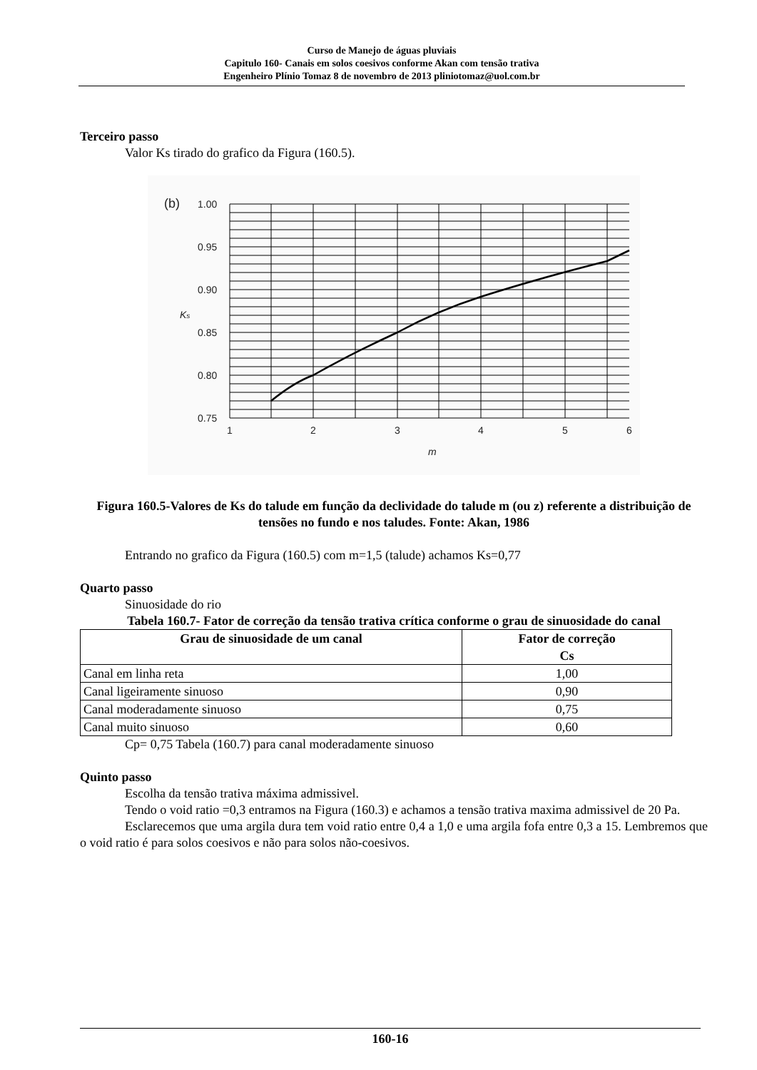Curso de Manejo de águas pluviais
Capitulo 160- Canais em solos coesivos conforme Akan com tensão trativa
Engenheiro Plínio Tomaz 8 de novembro de 2013 pliniotomaz@uol.com.br
Terceiro passo
Valor Ks tirado do grafico da Figura (160.5).
(b)
1.00
0.95
0.90
0.85
0.80
0.75
1
2
3
4
5
6
m
Ks
Figura 160.5-Valores de Ks do talude em função da declividade do talude m (ou z) referente a distribuição de tensões no fundo e nos taludes. Fonte: Akan, 1986
Entrando no grafico da Figura (160.5) com m=1,5 (talude) achamos Ks=0,77
Quarto passo
Sinuosidade do rio
Tabela 160.7- Fator de correção da tensão trativa crítica conforme o grau de sinuosidade do canal
| Grau de sinuosidade de um canal | Fator de correção Cs |
| --- | --- |
| Canal em linha reta | 1,00 |
| Canal ligeiramente sinuoso | 0,90 |
| Canal moderadamente sinuoso | 0,75 |
| Canal muito sinuoso | 0,60 |
Cp= 0,75 Tabela (160.7) para canal moderadamente sinuoso
Quinto passo
Escolha da tensão trativa máxima admissivel.
Tendo o void ratio =0,3 entramos na Figura (160.3) e achamos a tensão trativa maxima admissivel de 20 Pa.
Esclarecemos que uma argila dura tem void ratio entre 0,4 a 1,0 e uma argila fofa entre 0,3 a 15. Lembremos que o void ratio é para solos coesivos e não para solos não-coesivos.
160-16